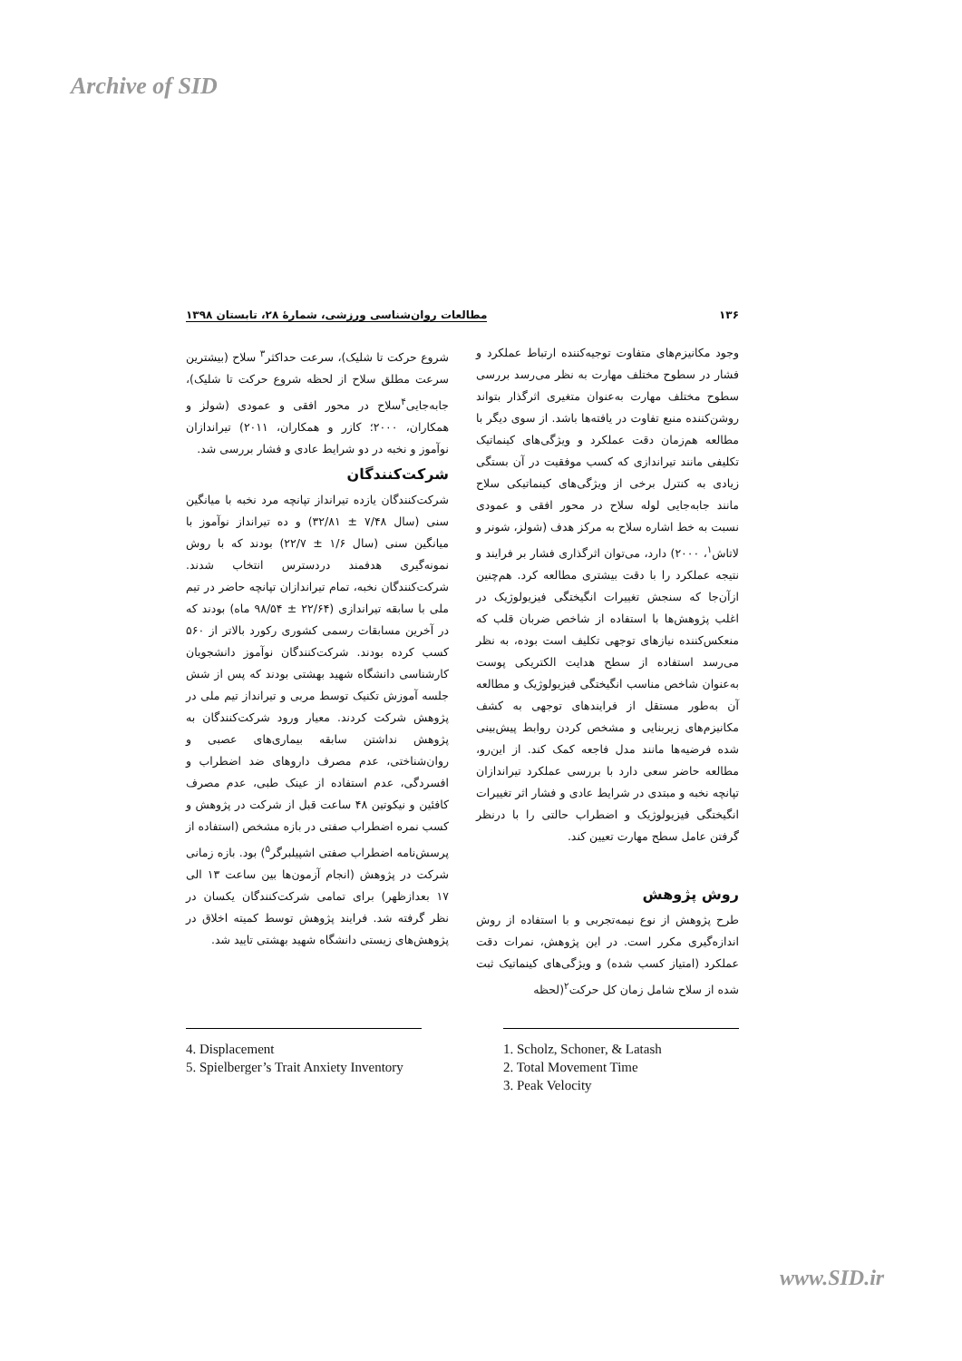Archive of SID
۱۳۶ مطالعات روان‌شناسی ورزشی، شمارهٔ ۲۸، تابستان ۱۳۹۸
وجود مکانیزم‌های متفاوت توجیه‌کننده ارتباط عملکرد و فشار در سطوح مختلف مهارت به نظر می‌رسد بررسی سطوح مختلف مهارت به‌عنوان متغیری اثرگذار بتواند روشن‌کننده منبع تفاوت در یافته‌ها باشد. از سوی دیگر با مطالعه هم‌زمان دقت عملکرد و ویژگی‌های کینماتیک تکلیفی مانند تیراندازی که کسب موفقیت در آن بستگی زیادی به کنترل برخی از ویژگی‌های کینماتیکی سلاح مانند جابه‌جایی لوله سلاح در محور افقی و عمودی نسبت به خط اشاره سلاح به مرکز هدف (شولز، شونر و لاتاش<sup>۱</sup>، ۲۰۰۰) دارد، می‌توان اثرگذاری فشار بر فرایند و نتیجه عملکرد را با دقت بیشتری مطالعه کرد. هم‌چنین ازآن‌جا که سنجش تغییرات انگیختگی فیزیولوژیک در اغلب پژوهش‌ها با استفاده از شاخص ضربان قلب که منعکس‌کننده نیازهای توجهی تکلیف است بوده، به نظر می‌رسد استفاده از سطح هدایت الکتریکی پوست به‌عنوان شاخص مناسب انگیختگی فیزیولوژیک و مطالعه آن به‌طور مستقل از فرایندهای توجهی به کشف مکانیزم‌های زیربنایی و مشخص کردن روابط پیش‌بینی شده فرضیه‌ها مانند مدل فاجعه کمک کند. از این‌رو، مطالعه حاضر سعی دارد با بررسی عملکرد تیراندازان تپانچه نخبه و مبتدی در شرایط عادی و فشار اثر تغییرات انگیختگی فیزیولوژیک و اضطراب حالتی را با درنظر گرفتن عامل سطح مهارت تعیین کند.
روش پژوهش
طرح پژوهش از نوع نیمه‌تجربی و با استفاده از روش اندازه‌گیری مکرر است. در این پژوهش، نمرات دقت عملکرد (امتیاز کسب شده) و ویژگی‌های کینماتیک ثبت شده از سلاح شامل زمان کل حرکت<sup>۲</sup>(لحظه
شروع حرکت تا شلیک)، سرعت حداکثر<sup>۳</sup> سلاح (بیشترین سرعت مطلق سلاح از لحظه شروع حرکت تا شلیک)، جابه‌جایی<sup>۴</sup>سلاح در محور افقی و عمودی (شولز و همکاران، ۲۰۰۰؛ کازر و همکاران، ۲۰۱۱) تیراندازان نوآموز و نخبه در دو شرایط عادی و فشار بررسی شد.
شرکت‌کنندگان
شرکت‌کنندگان یازده تیرانداز تپانچه مرد نخبه با میانگین سنی (سال ۷/۴۸ ± ۳۲/۸۱) و ده تیرانداز نوآموز با میانگین سنی (سال ۱/۶ ± ۲۲/۷) بودند که با روش نمونه‌گیری هدفمند دردسترس انتخاب شدند. شرکت‌کنندگان نخبه، تمام تیراندازان تپانچه حاضر در تیم ملی با سابقه تیراندازی (۲۲/۶۴ ± ۹۸/۵۴ ماه) بودند که در آخرین مسابقات رسمی کشوری رکورد بالاتر از ۵۶۰ کسب کرده بودند. شرکت‌کنندگان نوآموز دانشجویان کارشناسی دانشگاه شهید بهشتی بودند که پس از شش جلسه آموزش تکنیک توسط مربی و تیرانداز تیم ملی در پژوهش شرکت کردند. معیار ورود شرکت‌کنندگان به پژوهش نداشتن سابقه بیماری‌های عصبی و روان‌شناختی، عدم مصرف داروهای ضد اضطراب و افسردگی، عدم استفاده از عینک طبی، عدم مصرف کافئین و نیکوتین ۴۸ ساعت قبل از شرکت در پژوهش و کسب نمره اضطراب صفتی در بازه مشخص (استفاده از پرسش‌نامه اضطراب صفتی اشپیلبرگر<sup>۵</sup>) بود. بازه زمانی شرکت در پژوهش (انجام آزمون‌ها بین ساعت ۱۳ الی ۱۷ بعدازظهر) برای تمامی شرکت‌کنندگان یکسان در نظر گرفته شد. فرایند پژوهش توسط کمیته اخلاق در پژوهش‌های زیستی دانشگاه شهید بهشتی تایید شد.
4. Displacement
5. Spielberger’s Trait Anxiety Inventory
1. Scholz, Schoner, & Latash
2. Total Movement Time
3. Peak Velocity
www.SID.ir